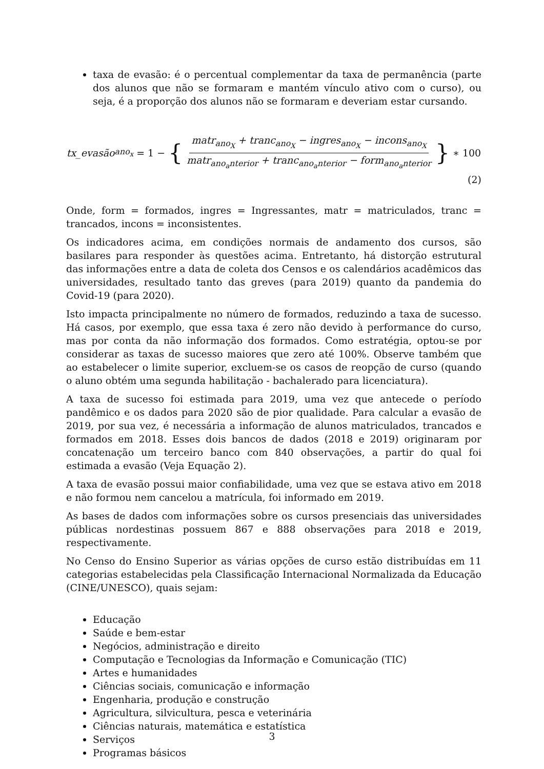taxa de evasão: é o percentual complementar da taxa de permanência (parte dos alunos que não se formaram e mantém vínculo ativo com o curso), ou seja, é a proporção dos alunos não se formaram e deveriam estar cursando.
tx_evasão<sub>ano<sub>x</sub></sub> = 1 − { matr<sub>ano<sub>X</sub></sub> + tranc<sub>ano<sub>X</sub></sub> − ingres<sub>ano<sub>X</sub></sub> − incons<sub>ano<sub>X</sub></sub> matr<sub>ano<sub>a</sub>nterior</sub> + tranc<sub>ano<sub>a</sub>nterior</sub> − form<sub>ano<sub>a</sub>nterior</sub> } ∗ 100
(2)
Onde, form = formados, ingres = Ingressantes, matr = matriculados, tranc = trancados, incons = inconsistentes.
Os indicadores acima, em condições normais de andamento dos cursos, são basilares para responder às questões acima. Entretanto, há distorção estrutural das informações entre a data de coleta dos Censos e os calendários acadêmicos das universidades, resultado tanto das greves (para 2019) quanto da pandemia do Covid-19 (para 2020).
Isto impacta principalmente no número de formados, reduzindo a taxa de sucesso. Há casos, por exemplo, que essa taxa é zero não devido à performance do curso, mas por conta da não informação dos formados. Como estratégia, optou-se por considerar as taxas de sucesso maiores que zero até 100%. Observe também que ao estabelecer o limite superior, excluem-se os casos de reopção de curso (quando o aluno obtém uma segunda habilitação - bachalerado para licenciatura).
A taxa de sucesso foi estimada para 2019, uma vez que antecede o período pandêmico e os dados para 2020 são de pior qualidade. Para calcular a evasão de 2019, por sua vez, é necessária a informação de alunos matriculados, trancados e formados em 2018. Esses dois bancos de dados (2018 e 2019) originaram por concatenação um terceiro banco com 840 observações, a partir do qual foi estimada a evasão (Veja Equação 2).
A taxa de evasão possui maior confiabilidade, uma vez que se estava ativo em 2018 e não formou nem cancelou a matrícula, foi informado em 2019.
As bases de dados com informações sobre os cursos presenciais das universidades públicas nordestinas possuem 867 e 888 observações para 2018 e 2019, respectivamente.
No Censo do Ensino Superior as várias opções de curso estão distribuídas em 11 categorias estabelecidas pela Classificação Internacional Normalizada da Educação (CINE/UNESCO), quais sejam:
Educação
Saúde e bem-estar
Negócios, administração e direito
Computação e Tecnologias da Informação e Comunicação (TIC)
Artes e humanidades
Ciências sociais, comunicação e informação
Engenharia, produção e construção
Agricultura, silvicultura, pesca e veterinária
Ciências naturais, matemática e estatística
Serviços
Programas básicos
3